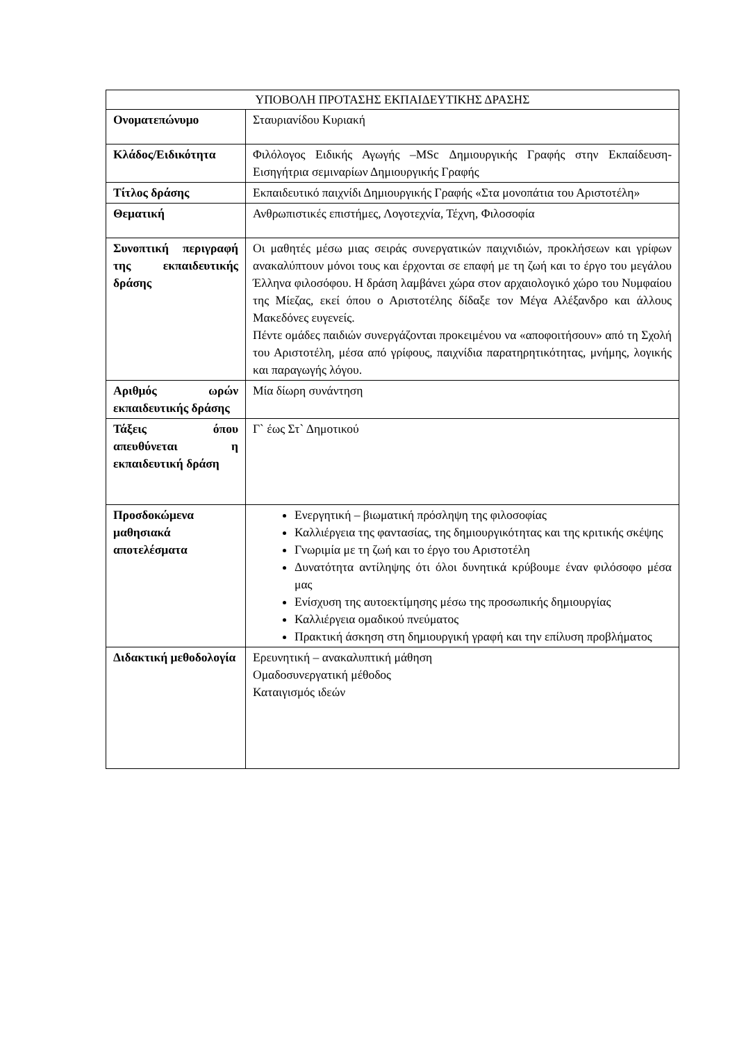| ΥΠΟΒΟΛΗ ΠΡΟΤΑΣΗΣ ΕΚΠΑΙΔΕΥΤΙΚΗΣ ΔΡΑΣΗΣ | |
| --- | --- |
| Ονοματεπώνυμο | Σταυριανίδου Κυριακή |
| Κλάδος/Ειδικότητα | Φιλόλογος Ειδικής Αγωγής –MSc Δημιουργικής Γραφής στην Εκπαίδευση- Εισηγήτρια σεμιναρίων Δημιουργικής Γραφής |
| Τίτλος δράσης | Εκπαιδευτικό παιχνίδι Δημιουργικής Γραφής «Στα μονοπάτια του Αριστοτέλη» |
| Θεματική | Ανθρωπιστικές επιστήμες, Λογοτεχνία, Τέχνη, Φιλοσοφία |
| Συνοπτική περιγραφή της εκπαιδευτικής δράσης | Οι μαθητές μέσω μιας σειράς συνεργατικών παιχνιδιών, προκλήσεων και γρίφων ανακαλύπτουν μόνοι τους και έρχονται σε επαφή με τη ζωή και το έργο του μεγάλου Έλληνα φιλοσόφου. Η δράση λαμβάνει χώρα στον αρχαιολογικό χώρο του Νυμφαίου της Μίεζας, εκεί όπου ο Αριστοτέλης δίδαξε τον Μέγα Αλέξανδρο και άλλους Μακεδόνες ευγενείς. Πέντε ομάδες παιδιών συνεργάζονται προκειμένου να «αποφοιτήσουν» από τη Σχολή του Αριστοτέλη, μέσα από γρίφους, παιχνίδια παρατηρητικότητας, μνήμης, λογικής και παραγωγής λόγου. |
| Αριθμός ωρών εκπαιδευτικής δράσης | Μία δίωρη συνάντηση |
| Τάξεις όπου απευθύνεται η εκπαιδευτική δράση | Γ` έως Στ` Δημοτικού |
| Προσδοκώμενα μαθησιακά αποτελέσματα | Ενεργητική – βιωματική πρόσληψη της φιλοσοφίας Καλλιέργεια της φαντασίας, της δημιουργικότητας και της κριτικής σκέψης Γνωριμία με τη ζωή και το έργο του Αριστοτέλη Δυνατότητα αντίληψης ότι όλοι δυνητικά κρύβουμε έναν φιλόσοφο μέσα μας Ενίσχυση της αυτοεκτίμησης μέσω της προσωπικής δημιουργίας Καλλιέργεια ομαδικού πνεύματος Πρακτική άσκηση στη δημιουργική γραφή και την επίλυση προβλήματος |
| Διδακτική μεθοδολογία | Ερευνητική – ανακαλυπτική μάθηση Ομαδοσυνεργατική μέθοδος Καταιγισμός ιδεών |